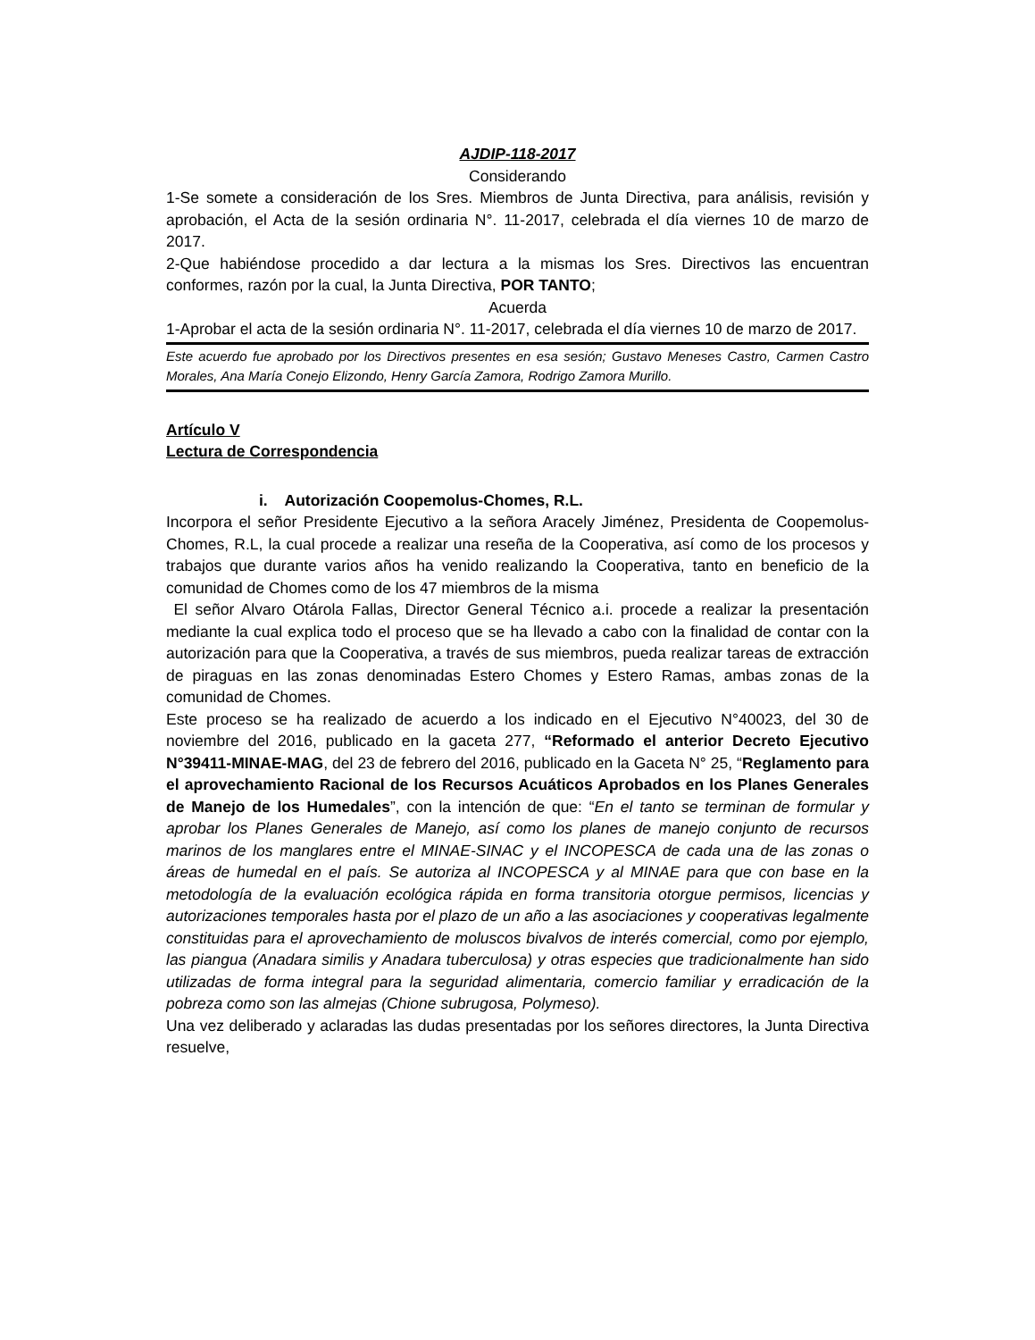AJDIP-118-2017
Considerando
1-Se somete a consideración de los Sres. Miembros de Junta Directiva, para análisis, revisión y aprobación, el Acta de la sesión ordinaria N°. 11-2017, celebrada el día viernes 10 de marzo de 2017.
2-Que habiéndose procedido a dar lectura a la mismas los Sres. Directivos las encuentran conformes, razón por la cual, la Junta Directiva, POR TANTO;
Acuerda
1-Aprobar el acta de la sesión ordinaria N°. 11-2017, celebrada el día viernes 10 de marzo de 2017.
Este acuerdo fue aprobado por los Directivos presentes en esa sesión; Gustavo Meneses Castro, Carmen Castro Morales, Ana María Conejo Elizondo, Henry García Zamora, Rodrigo Zamora Murillo.
Artículo V
Lectura de Correspondencia
i. Autorización Coopemolus-Chomes, R.L.
Incorpora el señor Presidente Ejecutivo a la señora Aracely Jiménez, Presidenta de Coopemolus-Chomes, R.L, la cual procede a realizar una reseña de la Cooperativa, así como de los procesos y trabajos que durante varios años ha venido realizando la Cooperativa, tanto en beneficio de la comunidad de Chomes como de los 47 miembros de la misma
El señor Alvaro Otárola Fallas, Director General Técnico a.i. procede a realizar la presentación mediante la cual explica todo el proceso que se ha llevado a cabo con la finalidad de contar con la autorización para que la Cooperativa, a través de sus miembros, pueda realizar tareas de extracción de piraguas en las zonas denominadas Estero Chomes y Estero Ramas, ambas zonas de la comunidad de Chomes.
Este proceso se ha realizado de acuerdo a los indicado en el Ejecutivo N°40023, del 30 de noviembre del 2016, publicado en la gaceta 277, “Reformado el anterior Decreto Ejecutivo N°39411-MINAE-MAG, del 23 de febrero del 2016, publicado en la Gaceta N° 25, “Reglamento para el aprovechamiento Racional de los Recursos Acuáticos Aprobados en los Planes Generales de Manejo de los Humedales”, con la intención de que: “En el tanto se terminan de formular y aprobar los Planes Generales de Manejo, así como los planes de manejo conjunto de recursos marinos de los manglares entre el MINAE-SINAC y el INCOPESCA de cada una de las zonas o áreas de humedal en el país. Se autoriza al INCOPESCA y al MINAE para que con base en la metodología de la evaluación ecológica rápida en forma transitoria otorgue permisos, licencias y autorizaciones temporales hasta por el plazo de un año a las asociaciones y cooperativas legalmente constituidas para el aprovechamiento de moluscos bivalvos de interés comercial, como por ejemplo, las piangua (Anadara similis y Anadara tuberculosa) y otras especies que tradicionalmente han sido utilizadas de forma integral para la seguridad alimentaria, comercio familiar y erradicación de la pobreza como son las almejas (Chione subrugosa, Polymeso).
Una vez deliberado y aclaradas las dudas presentadas por los señores directores, la Junta Directiva resuelve,